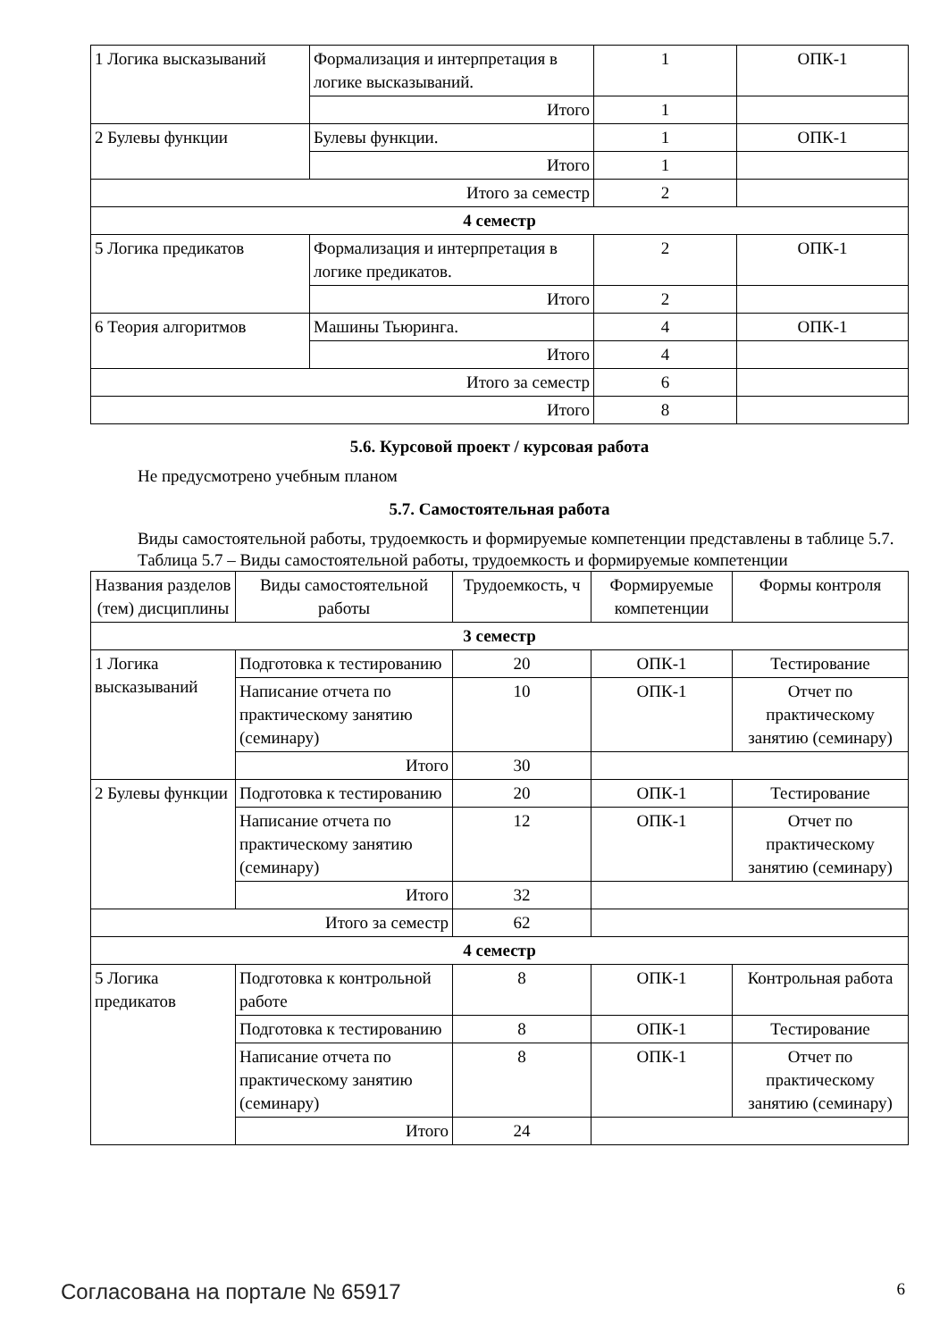| 1 Логика высказываний | Формализация и интерпретация в логике высказываний. | 1 | ОПК-1 |
| | Итого | 1 | |
| 2 Булевы функции | Булевы функции. | 1 | ОПК-1 |
| | Итого | 1 | |
| Итого за семестр | | 2 | |
| 4 семестр | | | |
| 5 Логика предикатов | Формализация и интерпретация в логике предикатов. | 2 | ОПК-1 |
| | Итого | 2 | |
| 6 Теория алгоритмов | Машины Тьюринга. | 4 | ОПК-1 |
| | Итого | 4 | |
| Итого за семестр | | 6 | |
| Итого | | 8 | |
5.6. Курсовой проект / курсовая работа
Не предусмотрено учебным планом
5.7. Самостоятельная работа
Виды самостоятельной работы, трудоемкость и формируемые компетенции представлены в таблице 5.7.
Таблица 5.7 – Виды самостоятельной работы, трудоемкость и формируемые компетенции
| Названия разделов (тем) дисциплины | Виды самостоятельной работы | Трудоемкость, ч | Формируемые компетенции | Формы контроля |
| --- | --- | --- | --- | --- |
| 3 семестр | | | | |
| 1 Логика высказываний | Подготовка к тестированию | 20 | ОПК-1 | Тестирование |
| | Написание отчета по практическому занятию (семинару) | 10 | ОПК-1 | Отчет по практическому занятию (семинару) |
| | Итого | 30 | | |
| 2 Булевы функции | Подготовка к тестированию | 20 | ОПК-1 | Тестирование |
| | Написание отчета по практическому занятию (семинару) | 12 | ОПК-1 | Отчет по практическому занятию (семинару) |
| | Итого | 32 | | |
| Итого за семестр | | 62 | | |
| 4 семестр | | | | |
| 5 Логика предикатов | Подготовка к контрольной работе | 8 | ОПК-1 | Контрольная работа |
| | Подготовка к тестированию | 8 | ОПК-1 | Тестирование |
| | Написание отчета по практическому занятию (семинару) | 8 | ОПК-1 | Отчет по практическому занятию (семинару) |
| | Итого | 24 | | |
Согласована на портале № 65917 6